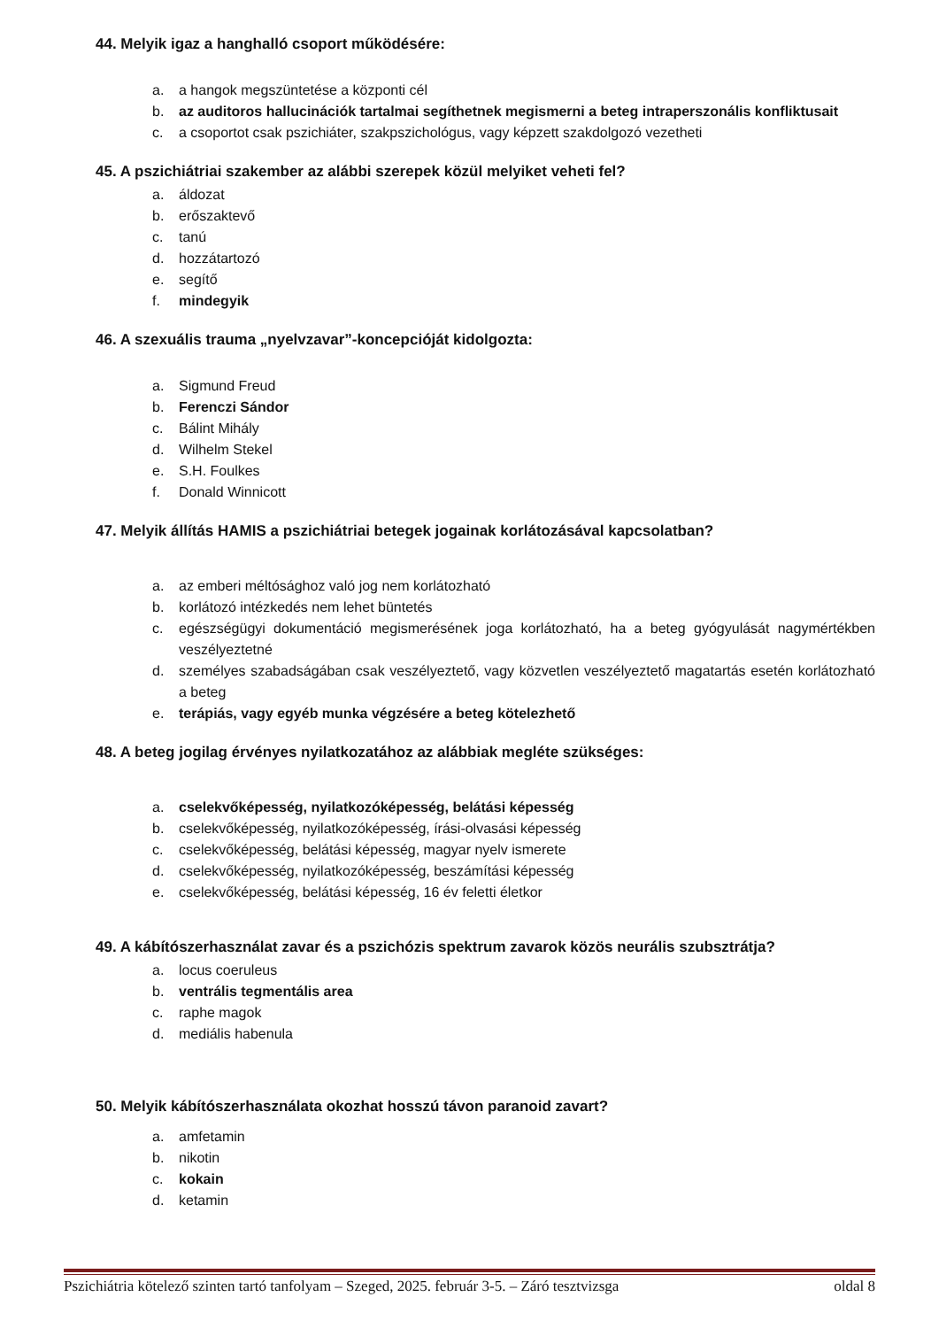44. Melyik igaz a hanghalló csoport működésére:
a. a hangok megszüntetése a központi cél
b. az auditoros hallucinációk tartalmai segíthetnek megismerni a beteg intraperszonális konfliktusait
c. a csoportot csak pszichiáter, szakpszichológus, vagy képzett szakdolgozó vezetheti
45. A pszichiátriai szakember az alábbi szerepek közül melyiket veheti fel?
a. áldozat
b. erőszaktevő
c. tanú
d. hozzátartozó
e. segítő
f. mindegyik
46. A szexuális trauma „nyelvzavar”-koncepcióját kidolgozta:
a. Sigmund Freud
b. Ferenczi Sándor
c. Bálint Mihály
d. Wilhelm Stekel
e. S.H. Foulkes
f. Donald Winnicott
47. Melyik állítás HAMIS a pszichiátriai betegek jogainak korlátozásával kapcsolatban?
a. az emberi méltósághoz való jog nem korlátozható
b. korlátozó intézkedés nem lehet büntetés
c. egészségügyi dokumentáció megismerésének joga korlátozható, ha a beteg gyógyulását nagymértékben veszélyeztetné
d. személyes szabadságában csak veszélyeztető, vagy közvetlen veszélyeztető magatartás esetén korlátozható a beteg
e. terápiás, vagy egyéb munka végzésére a beteg kötelezhető
48. A beteg jogilag érvényes nyilatkozatához az alábbiak megléte szükséges:
a. cselekvőképesség, nyilatkozóképesség, belátási képesség
b. cselekvőképesség, nyilatkozóképesség, írási-olvasási képesség
c. cselekvőképesség, belátási képesség, magyar nyelv ismerete
d. cselekvőképesség, nyilatkozóképesség, beszámítási képesség
e. cselekvőképesség, belátási képesség, 16 év feletti életkor
49. A kábítószerhasználat zavar és a pszichózis spektrum zavarok közös neurális szubsztrátja?
a. locus coeruleus
b. ventrális tegmentális area
c. raphe magok
d. mediális habenula
50. Melyik kábítószerhasználata okozhat hosszú távon paranoid zavart?
a. amfetamin
b. nikotin
c. kokain
d. ketamin
Pszichiátria kötelező szinten tartó tanfolyam – Szeged, 2025. február 3-5. – Záró tesztvizsga oldal 8